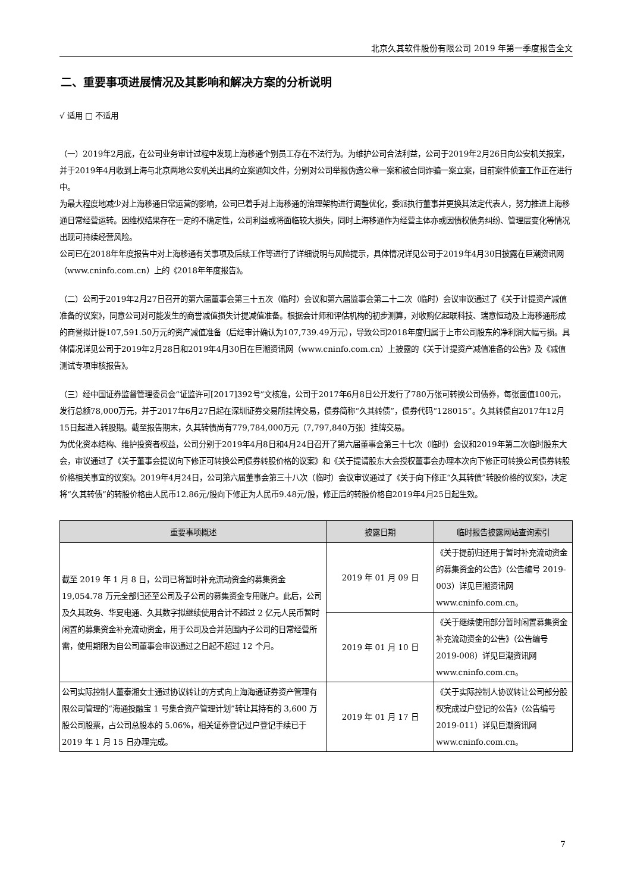北京久其软件股份有限公司 2019 年第一季度报告全文
二、重要事项进展情况及其影响和解决方案的分析说明
√ 适用 □ 不适用
（一）2019年2月底，在公司业务审计过程中发现上海移通个别员工存在不法行为。为维护公司合法利益，公司于2019年2月26日向公安机关报案，并于2019年4月收到上海与北京两地公安机关出具的立案通知文件，分别对公司举报伪造公章一案和被合同诈骗一案立案，目前案件侦查工作正在进行中。
为最大程度地减少对上海移通日常运营的影响，公司已着手对上海移通的治理架构进行调整优化，委派执行董事并更换其法定代表人，努力推进上海移通日常经营运转。因维权结果存在一定的不确定性，公司利益或将面临较大损失，同时上海移通作为经营主体亦或因债权债务纠纷、管理层变化等情况出现可持续经营风险。
公司已在2018年年度报告中对上海移通有关事项及后续工作等进行了详细说明与风险提示，具体情况详见公司于2019年4月30日披露在巨潮资讯网（www.cninfo.com.cn）上的《2018年年度报告》。
（二）公司于2019年2月27日召开的第六届董事会第三十五次（临时）会议和第六届监事会第二十二次（临时）会议审议通过了《关于计提资产减值准备的议案》，同意公司对可能发生的商誉减值损失计提减值准备。根据会计师和评估机构的初步测算，对收购亿起联科技、瑞意恒动及上海移通形成的商誉拟计提107,591.50万元的资产减值准备（后经审计确认为107,739.49万元），导致公司2018年度归属于上市公司股东的净利润大幅亏损。具体情况详见公司于2019年2月28日和2019年4月30日在巨潮资讯网（www.cninfo.com.cn）上披露的《关于计提资产减值准备的公告》及《减值测试专项审核报告》。
（三）经中国证券监督管理委员会“证监许可[2017]392号”文核准，公司于2017年6月8日公开发行了780万张可转换公司债券，每张面值100元，发行总额78,000万元，并于2017年6月27日起在深圳证券交易所挂牌交易，债券简称“久其转债”，债券代码“128015”。久其转债自2017年12月15日起进入转股期。截至报告期末，久其转债尚有779,784,000万元（7,797,840万张）挂牌交易。
为优化资本结构、维护投资者权益，公司分别于2019年4月8日和4月24日召开了第六届董事会第三十七次（临时）会议和2019年第二次临时股东大会，审议通过了《关于董事会提议向下修正可转换公司债券转股价格的议案》和《关于提请股东大会授权董事会办理本次向下修正可转换公司债券转股价格相关事宜的议案》。2019年4月24日，公司第六届董事会第三十八次（临时）会议审议通过了《关于向下修正“久其转债”转股价格的议案》，决定将“久其转债”的转股价格由人民币12.86元/股向下修正为人民币9.48元/股，修正后的转股价格自2019年4月25日起生效。
| 重要事项概述 | 披露日期 | 临时报告披露网站查询索引 |
| --- | --- | --- |
| 截至 2019 年 1 月 8 日，公司已将暂时补充流动资金的募集资金 19,054.78 万元全部归还至公司及子公司的募集资金专用账户。此后，公司及久其政务、华夏电通、久其数字拟继续使用合计不超过 2 亿元人民币暂时闲置的募集资金补充流动资金，用于公司及合并范围内子公司的日常经营所需，使用期限为自公司董事会审议通过之日起不超过 12 个月。 | 2019 年 01 月 09 日 | 《关于提前归还用于暂时补充流动资金的募集资金的公告》（公告编号 2019-003）详见巨潮资讯网 www.cninfo.com.cn。 |
| | 2019 年 01 月 10 日 | 《关于继续使用部分暂时闲置募集资金补充流动资金的公告》（公告编号 2019-008）详见巨潮资讯网 www.cninfo.com.cn。 |
| 公司实际控制人董泰湘女士通过协议转让的方式向上海海通证券资产管理有限公司管理的“海通投融宝 1 号集合资产管理计划”转让其持有的 3,600 万股公司股票，占公司总股本的 5.06%，相关证券登记过户登记手续已于 2019 年 1 月 15 日办理完成。 | 2019 年 01 月 17 日 | 《关于实际控制人协议转让公司部分股权完成过户登记的公告》（公告编号 2019-011）详见巨潮资讯网 www.cninfo.com.cn。 |
7